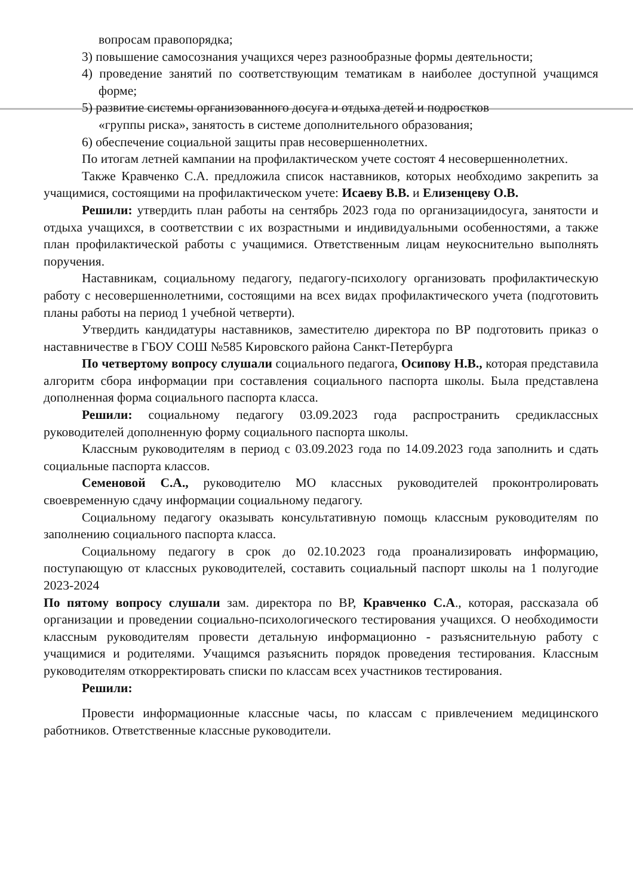вопросам правопорядка;
3) повышение самосознания учащихся через разнообразные формы деятельности;
4) проведение занятий по соответствующим тематикам в наиболее доступной учащимся форме;
5) развитие системы организованного досуга и отдыха детей и подростков
«группы риска», занятость в системе дополнительного образования;
6) обеспечение социальной защиты прав несовершеннолетних.
По итогам летней кампании на профилактическом учете состоят 4 несовершеннолетних.
Также Кравченко С.А. предложила список наставников, которых необходимо закрепить за учащимися, состоящими на профилактическом учете: Исаеву В.В. и Елизенцеву О.В.
Решили: утвердить план работы на сентябрь 2023 года по организациидосуга, занятости и отдыха учащихся, в соответствии с их возрастными и индивидуальными особенностями, а также план профилактической работы с учащимися. Ответственным лицам неукоснительно выполнять поручения.
Наставникам, социальному педагогу, педагогу-психологу организовать профилактическую работу с несовершеннолетними, состоящими на всех видах профилактического учета (подготовить планы работы на период 1 учебной четверти).
Утвердить кандидатуры наставников, заместителю директора по ВР подготовить приказ о наставничестве в ГБОУ СОШ №585 Кировского района Санкт-Петербурга
По четвертому вопросу слушали социального педагога, Осипову Н.В., которая представила алгоритм сбора информации при составления социального паспорта школы. Была представлена дополненная форма социального паспорта класса.
Решили: социальному педагогу 03.09.2023 года распространить средиклассных руководителей дополненную форму социального паспорта школы.
Классным руководителям в период с 03.09.2023 года по 14.09.2023 года заполнить и сдать социальные паспорта классов.
Семеновой С.А., руководителю МО классных руководителей проконтролировать своевременную сдачу информации социальному педагогу.
Социальному педагогу оказывать консультативную помощь классным руководителям по заполнению социального паспорта класса.
Социальному педагогу в срок до 02.10.2023 года проанализировать информацию, поступающую от классных руководителей, составить социальный паспорт школы на 1 полугодие 2023-2024
По пятому вопросу слушали зам. директора по ВР, Кравченко С.А., которая, рассказала об организации и проведении социально-психологического тестирования учащихся. О необходимости классным руководителям провести детальную информационно - разъяснительную работу с учащимися и родителями. Учащимся разъяснить порядок проведения тестирования. Классным руководителям откорректировать списки по классам всех участников тестирования.
Решили:
Провести информационные классные часы, по классам с привлечением медицинского работников. Ответственные классные руководители.